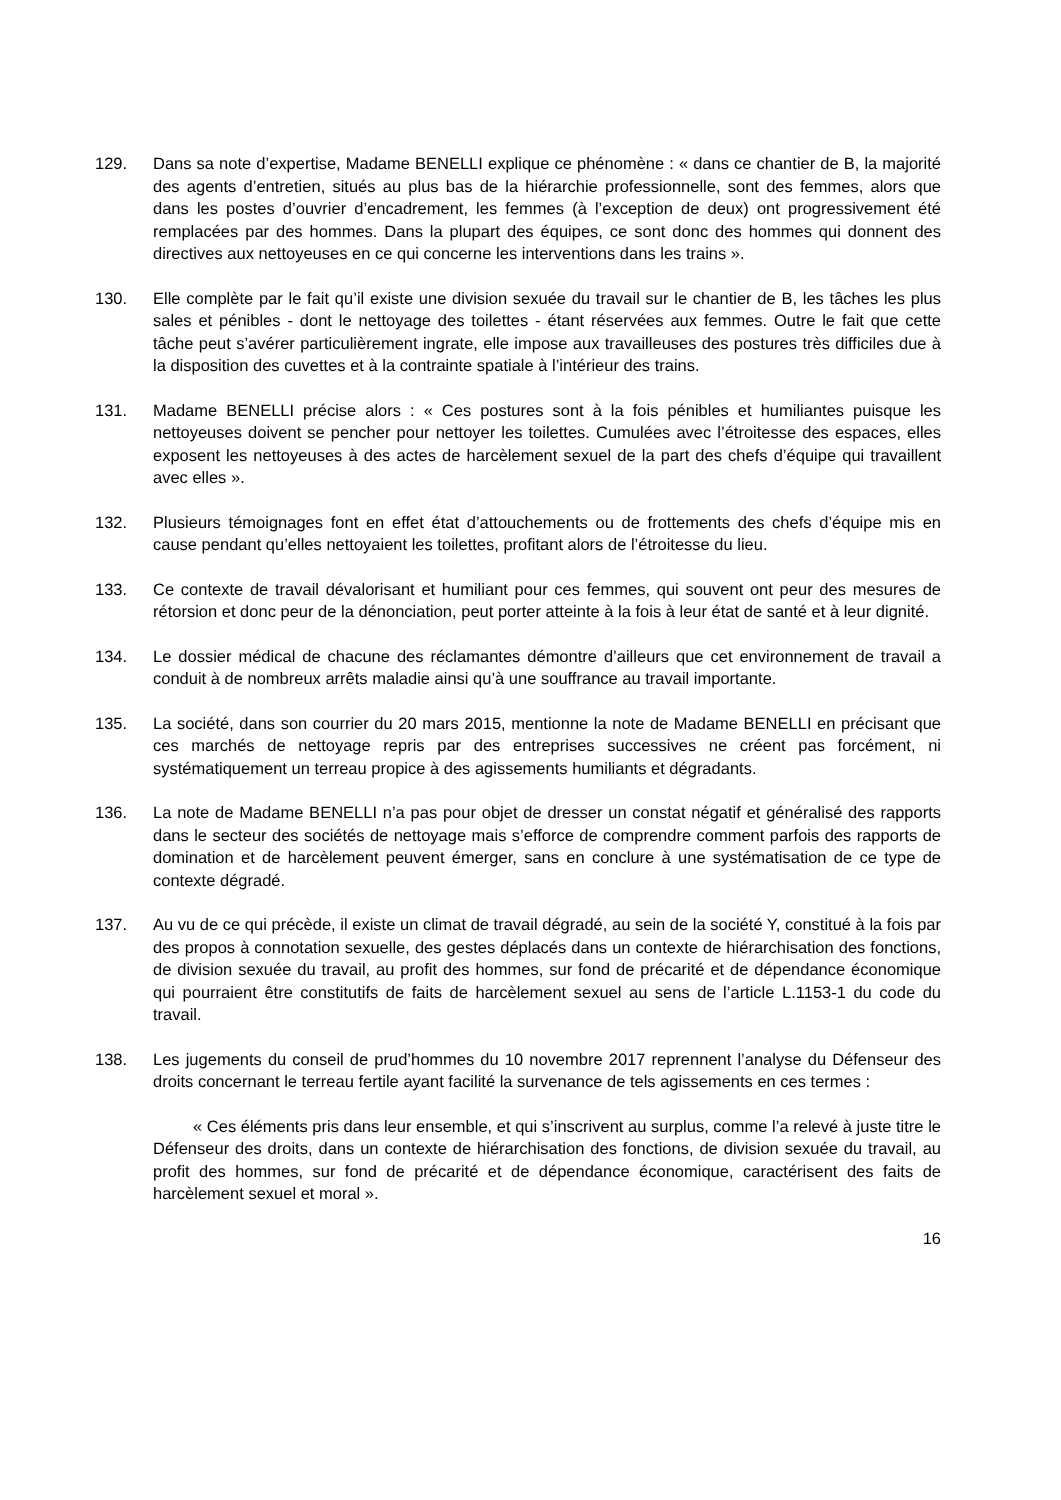129. Dans sa note d’expertise, Madame BENELLI explique ce phénomène : « dans ce chantier de B, la majorité des agents d’entretien, situés au plus bas de la hiérarchie professionnelle, sont des femmes, alors que dans les postes d’ouvrier d’encadrement, les femmes (à l’exception de deux) ont progressivement été remplacées par des hommes. Dans la plupart des équipes, ce sont donc des hommes qui donnent des directives aux nettoyeuses en ce qui concerne les interventions dans les trains ».
130. Elle complète par le fait qu’il existe une division sexuée du travail sur le chantier de B, les tâches les plus sales et pénibles - dont le nettoyage des toilettes - étant réservées aux femmes. Outre le fait que cette tâche peut s’avérer particulièrement ingrate, elle impose aux travailleuses des postures très difficiles due à la disposition des cuvettes et à la contrainte spatiale à l’intérieur des trains.
131. Madame BENELLI précise alors : « Ces postures sont à la fois pénibles et humiliantes puisque les nettoyeuses doivent se pencher pour nettoyer les toilettes. Cumulées avec l’étroitesse des espaces, elles exposent les nettoyeuses à des actes de harcèlement sexuel de la part des chefs d’équipe qui travaillent avec elles ».
132. Plusieurs témoignages font en effet état d’attouchements ou de frottements des chefs d’équipe mis en cause pendant qu’elles nettoyaient les toilettes, profitant alors de l’étroitesse du lieu.
133. Ce contexte de travail dévalorisant et humiliant pour ces femmes, qui souvent ont peur des mesures de rétorsion et donc peur de la dénonciation, peut porter atteinte à la fois à leur état de santé et à leur dignité.
134. Le dossier médical de chacune des réclamantes démontre d’ailleurs que cet environnement de travail a conduit à de nombreux arrêts maladie ainsi qu’à une souffrance au travail importante.
135. La société, dans son courrier du 20 mars 2015, mentionne la note de Madame BENELLI en précisant que ces marchés de nettoyage repris par des entreprises successives ne créent pas forcément, ni systématiquement un terreau propice à des agissements humiliants et dégradants.
136. La note de Madame BENELLI n’a pas pour objet de dresser un constat négatif et généralisé des rapports dans le secteur des sociétés de nettoyage mais s’efforce de comprendre comment parfois des rapports de domination et de harcèlement peuvent émerger, sans en conclure à une systématisation de ce type de contexte dégradé.
137. Au vu de ce qui précède, il existe un climat de travail dégradé, au sein de la société Y, constitué à la fois par des propos à connotation sexuelle, des gestes déplacés dans un contexte de hiérarchisation des fonctions, de division sexuée du travail, au profit des hommes, sur fond de précarité et de dépendance économique qui pourraient être constitutifs de faits de harcèlement sexuel au sens de l’article L.1153-1 du code du travail.
138. Les jugements du conseil de prud’hommes du 10 novembre 2017 reprennent l’analyse du Défenseur des droits concernant le terreau fertile ayant facilité la survenance de tels agissements en ces termes :
« Ces éléments pris dans leur ensemble, et qui s’inscrivent au surplus, comme l’a relevé à juste titre le Défenseur des droits, dans un contexte de hiérarchisation des fonctions, de division sexuée du travail, au profit des hommes, sur fond de précarité et de dépendance économique, caractérisent des faits de harcèlement sexuel et moral ».
16